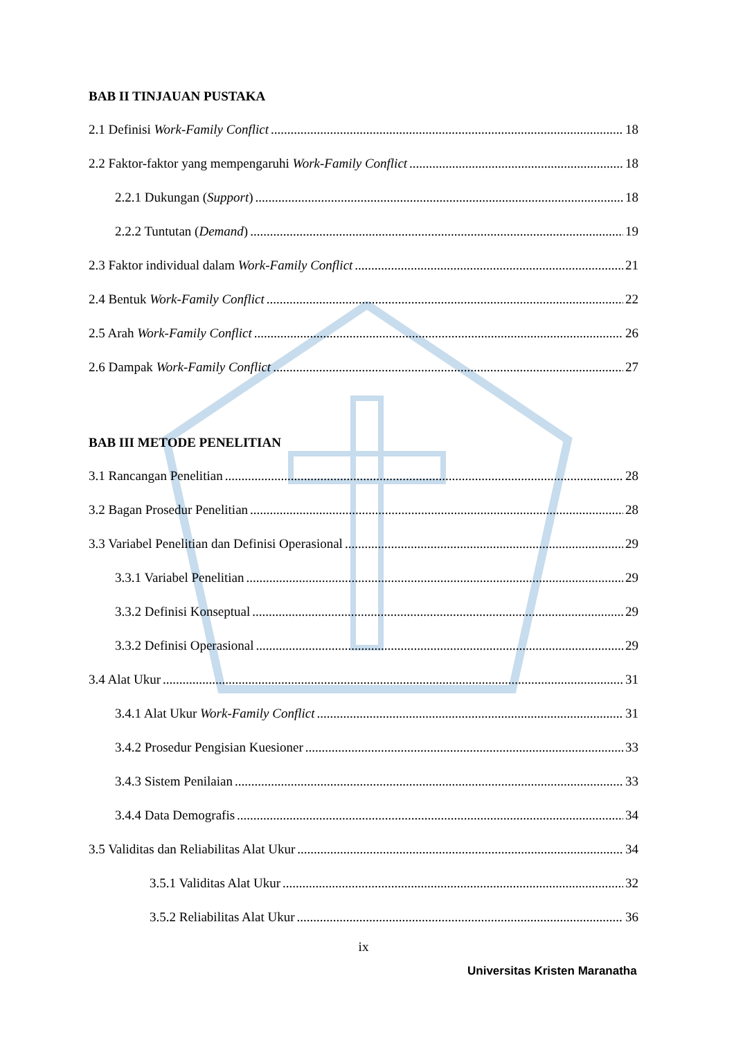BAB II TINJAUAN PUSTAKA
2.1 Definisi Work-Family Conflict 18
2.2 Faktor-faktor yang mempengaruhi Work-Family Conflict 18
2.2.1 Dukungan (Support) 18
2.2.2 Tuntutan (Demand) 19
2.3 Faktor individual dalam Work-Family Conflict 21
2.4 Bentuk Work-Family Conflict 22
2.5 Arah Work-Family Conflict 26
2.6 Dampak Work-Family Conflict 27
BAB III METODE PENELITIAN
3.1 Rancangan Penelitian 28
3.2 Bagan Prosedur Penelitian 28
3.3 Variabel Penelitian dan Definisi Operasional 29
3.3.1 Variabel Penelitian 29
3.3.2 Definisi Konseptual 29
3.3.2 Definisi Operasional 29
3.4 Alat Ukur 31
3.4.1 Alat Ukur Work-Family Conflict 31
3.4.2 Prosedur Pengisian Kuesioner 33
3.4.3 Sistem Penilaian 33
3.4.4 Data Demografis 34
3.5 Validitas dan Reliabilitas Alat Ukur 34
3.5.1 Validitas Alat Ukur 32
3.5.2 Reliabilitas Alat Ukur 36
ix
Universitas Kristen Maranatha